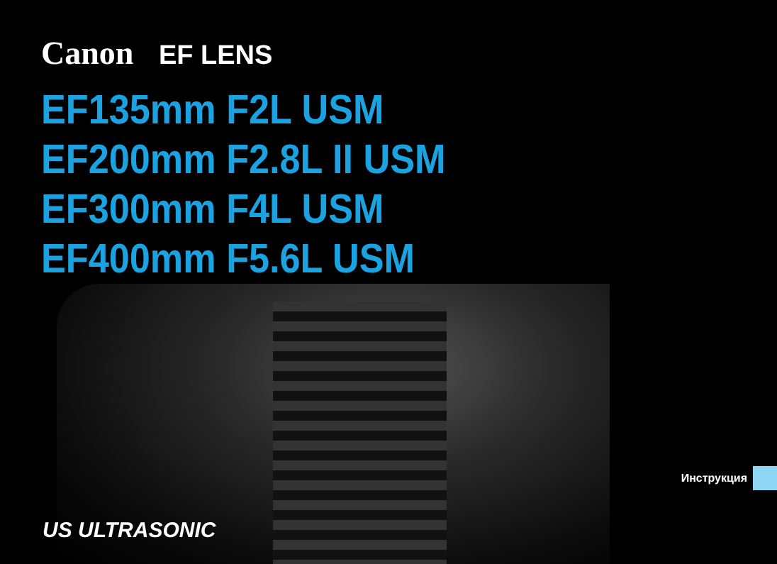Canon EF LENS
EF135mm F2L USM
EF200mm F2.8L II USM
EF300mm F4L USM
EF400mm F5.6L USM
Инструкция
US ULTRASONIC